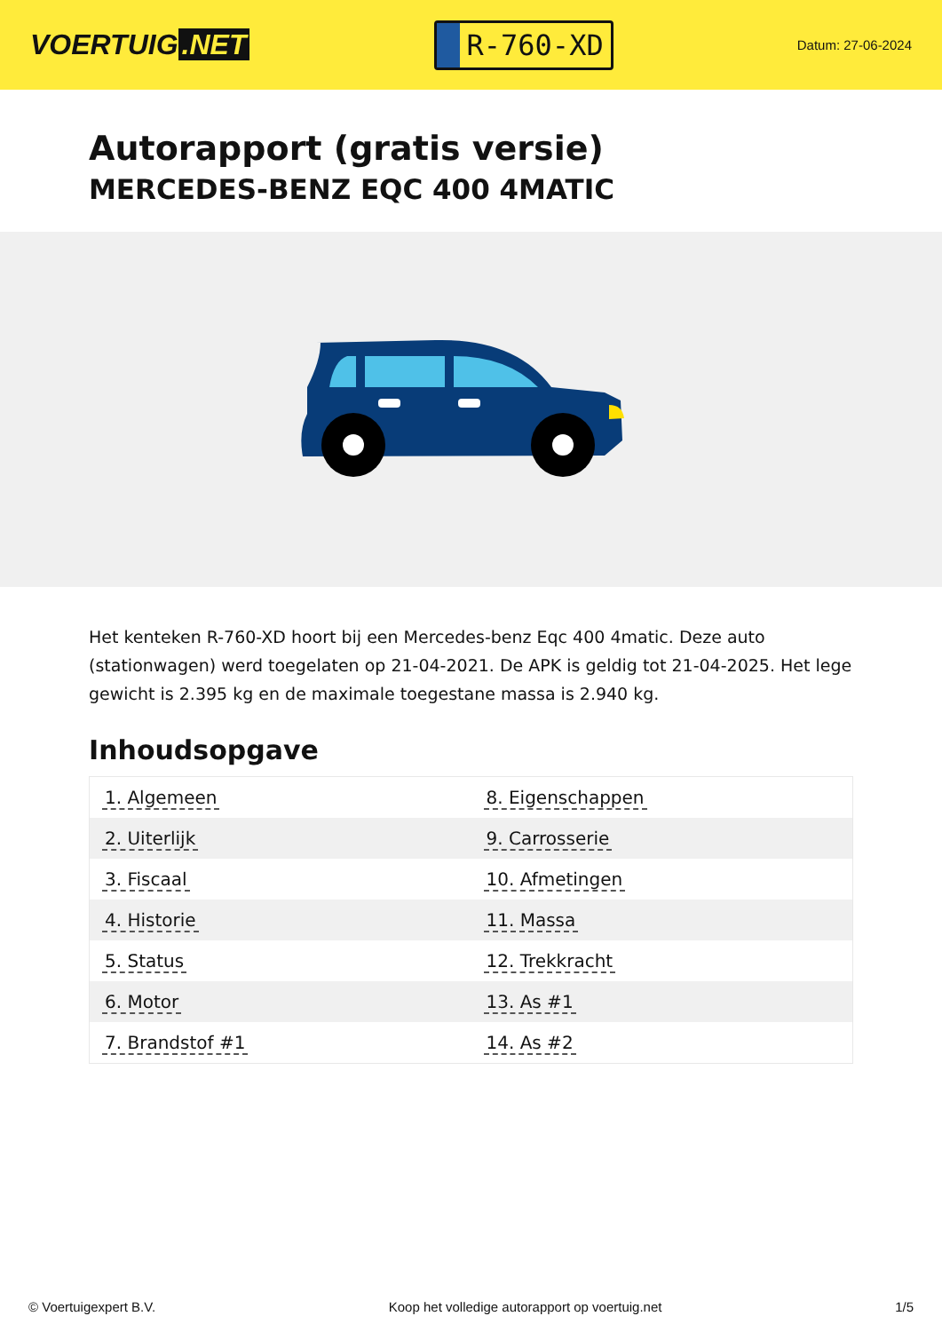VOERTUIG.NET
R-760-XD
Datum: 27-06-2024
Autorapport (gratis versie)
MERCEDES-BENZ EQC 400 4MATIC
Het kenteken R-760-XD hoort bij een Mercedes-benz Eqc 400 4matic. Deze auto (stationwagen) werd toegelaten op 21-04-2021. De APK is geldig tot 21-04-2025. Het lege gewicht is 2.395 kg en de maximale toegestane massa is 2.940 kg.
Inhoudsopgave
| 1. Algemeen | 8. Eigenschappen |
| 2. Uiterlijk | 9. Carrosserie |
| 3. Fiscaal | 10. Afmetingen |
| 4. Historie | 11. Massa |
| 5. Status | 12. Trekkracht |
| 6. Motor | 13. As #1 |
| 7. Brandstof #1 | 14. As #2 |
© Voertuigexpert B.V. Koop het volledige autorapport op voertuig.net 1/5